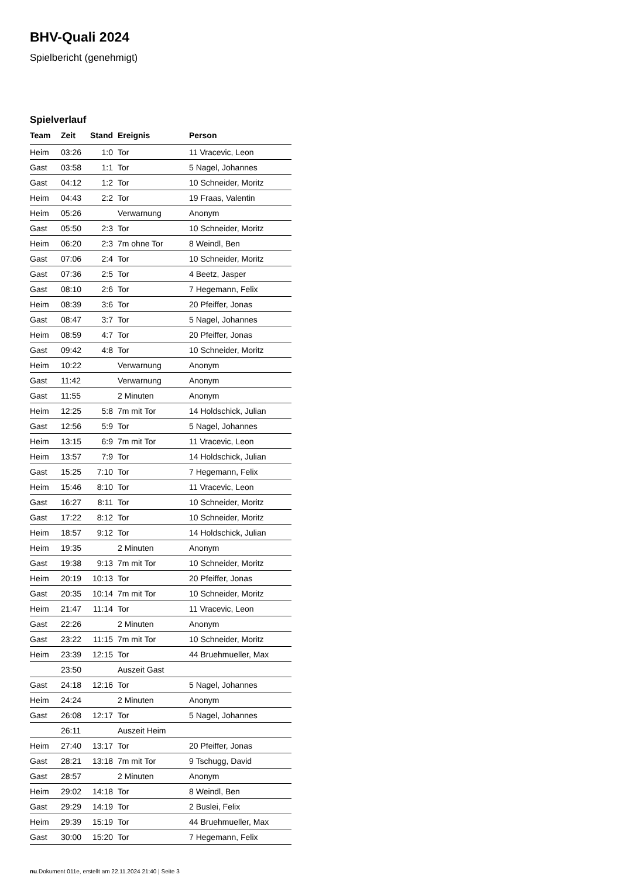BHV-Quali 2024
Spielbericht (genehmigt)
Spielverlauf
| Team | Zeit | Stand | Ereignis | Person |
| --- | --- | --- | --- | --- |
| Heim | 03:26 | 1:0 | Tor | 11 Vracevic, Leon |
| Gast | 03:58 | 1:1 | Tor | 5 Nagel, Johannes |
| Gast | 04:12 | 1:2 | Tor | 10 Schneider, Moritz |
| Heim | 04:43 | 2:2 | Tor | 19 Fraas, Valentin |
| Heim | 05:26 | | Verwarnung | Anonym |
| Gast | 05:50 | 2:3 | Tor | 10 Schneider, Moritz |
| Heim | 06:20 | 2:3 | 7m ohne Tor | 8 Weindl, Ben |
| Gast | 07:06 | 2:4 | Tor | 10 Schneider, Moritz |
| Gast | 07:36 | 2:5 | Tor | 4 Beetz, Jasper |
| Gast | 08:10 | 2:6 | Tor | 7 Hegemann, Felix |
| Heim | 08:39 | 3:6 | Tor | 20 Pfeiffer, Jonas |
| Gast | 08:47 | 3:7 | Tor | 5 Nagel, Johannes |
| Heim | 08:59 | 4:7 | Tor | 20 Pfeiffer, Jonas |
| Gast | 09:42 | 4:8 | Tor | 10 Schneider, Moritz |
| Heim | 10:22 | | Verwarnung | Anonym |
| Gast | 11:42 | | Verwarnung | Anonym |
| Gast | 11:55 | | 2 Minuten | Anonym |
| Heim | 12:25 | 5:8 | 7m mit Tor | 14 Holdschick, Julian |
| Gast | 12:56 | 5:9 | Tor | 5 Nagel, Johannes |
| Heim | 13:15 | 6:9 | 7m mit Tor | 11 Vracevic, Leon |
| Heim | 13:57 | 7:9 | Tor | 14 Holdschick, Julian |
| Gast | 15:25 | 7:10 | Tor | 7 Hegemann, Felix |
| Heim | 15:46 | 8:10 | Tor | 11 Vracevic, Leon |
| Gast | 16:27 | 8:11 | Tor | 10 Schneider, Moritz |
| Gast | 17:22 | 8:12 | Tor | 10 Schneider, Moritz |
| Heim | 18:57 | 9:12 | Tor | 14 Holdschick, Julian |
| Heim | 19:35 | | 2 Minuten | Anonym |
| Gast | 19:38 | 9:13 | 7m mit Tor | 10 Schneider, Moritz |
| Heim | 20:19 | 10:13 | Tor | 20 Pfeiffer, Jonas |
| Gast | 20:35 | 10:14 | 7m mit Tor | 10 Schneider, Moritz |
| Heim | 21:47 | 11:14 | Tor | 11 Vracevic, Leon |
| Gast | 22:26 | | 2 Minuten | Anonym |
| Gast | 23:22 | 11:15 | 7m mit Tor | 10 Schneider, Moritz |
| Heim | 23:39 | 12:15 | Tor | 44 Bruehmueller, Max |
| | 23:50 | | Auszeit Gast | |
| Gast | 24:18 | 12:16 | Tor | 5 Nagel, Johannes |
| Heim | 24:24 | | 2 Minuten | Anonym |
| Gast | 26:08 | 12:17 | Tor | 5 Nagel, Johannes |
| | 26:11 | | Auszeit Heim | |
| Heim | 27:40 | 13:17 | Tor | 20 Pfeiffer, Jonas |
| Gast | 28:21 | 13:18 | 7m mit Tor | 9 Tschugg, David |
| Gast | 28:57 | | 2 Minuten | Anonym |
| Heim | 29:02 | 14:18 | Tor | 8 Weindl, Ben |
| Gast | 29:29 | 14:19 | Tor | 2 Buslei, Felix |
| Heim | 29:39 | 15:19 | Tor | 44 Bruehmueller, Max |
| Gast | 30:00 | 15:20 | Tor | 7 Hegemann, Felix |
nu.Dokument 011e, erstellt am 22.11.2024 21:40 | Seite 3